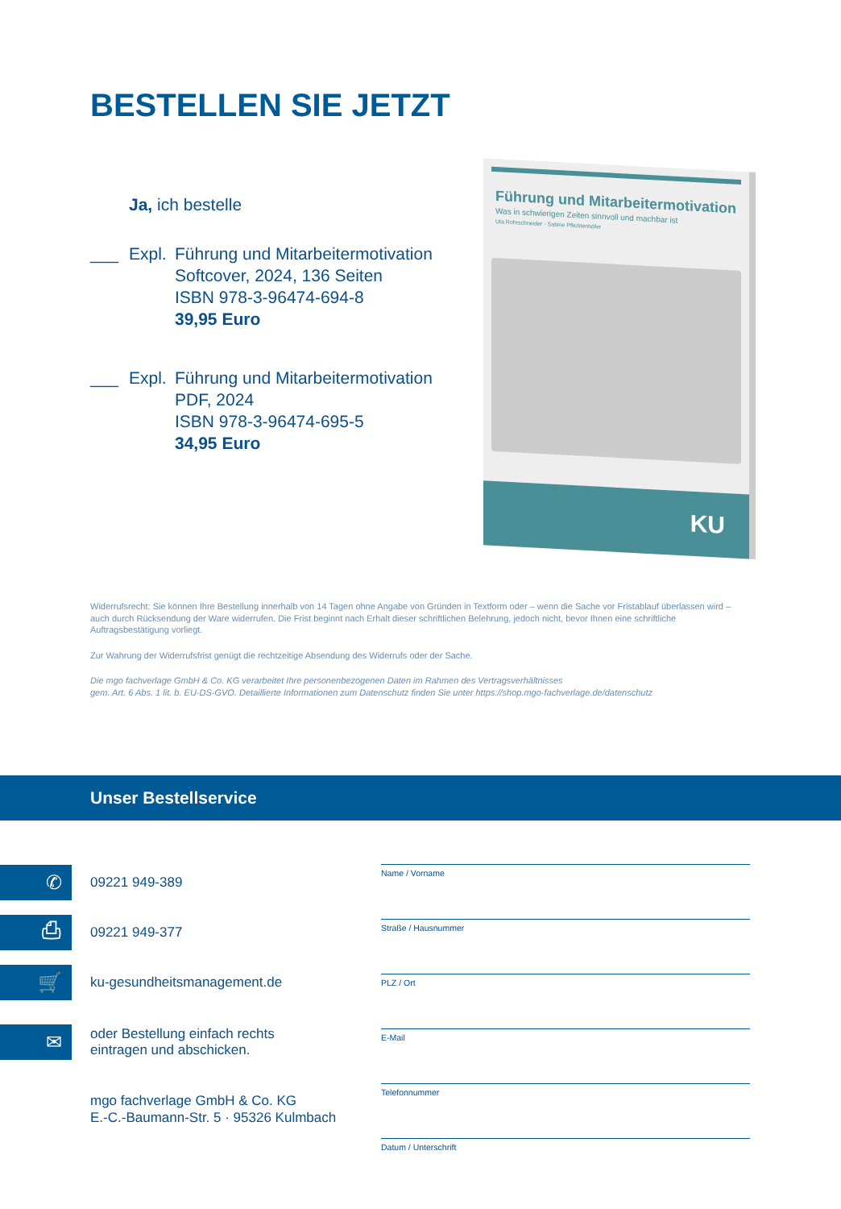BESTELLEN SIE JETZT
Ja, ich bestelle
___ Expl. Führung und Mitarbeitermotivation
Softcover, 2024, 136 Seiten
ISBN 978-3-96474-694-8
39,95 Euro
___ Expl. Führung und Mitarbeitermotivation
PDF, 2024
ISBN 978-3-96474-695-5
34,95 Euro
Führung und Mitarbeitermotivation
Was in schwierigen Zeiten sinnvoll und machbar ist
Uta Rohrschneider · Sabine Pflichtenhöfer
KU
Widerrufsrecht: Sie können Ihre Bestellung innerhalb von 14 Tagen ohne Angabe von Gründen in Textform oder – wenn die Sache vor Fristablauf überlassen wird – auch durch Rücksendung der Ware widerrufen. Die Frist beginnt nach Erhalt dieser schriftlichen Belehrung, jedoch nicht, bevor Ihnen eine schriftliche Auftragsbestätigung vorliegt.
Zur Wahrung der Widerrufsfrist genügt die rechtzeitige Absendung des Widerrufs oder der Sache.
Die mgo fachverlage GmbH & Co. KG verarbeitet Ihre personenbezogenen Daten im Rahmen des Vertragsverhältnisses
gem. Art. 6 Abs. 1 lit. b. EU-DS-GVO. Detaillierte Informationen zum Datenschutz finden Sie unter https://shop.mgo-fachverlage.de/datenschutz
Unser Bestellservice
✆ 09221 949-389
⎙ 09221 949-377
🛒 ku-gesundheitsmanagement.de
✉ oder Bestellung einfach rechts
eintragen und abschicken.
mgo fachverlage GmbH & Co. KG
E.-C.-Baumann-Str. 5 · 95326 Kulmbach
Name / Vorname
Straße / Hausnummer
PLZ / Ort
E-Mail
Telefonnummer
Datum / Unterschrift